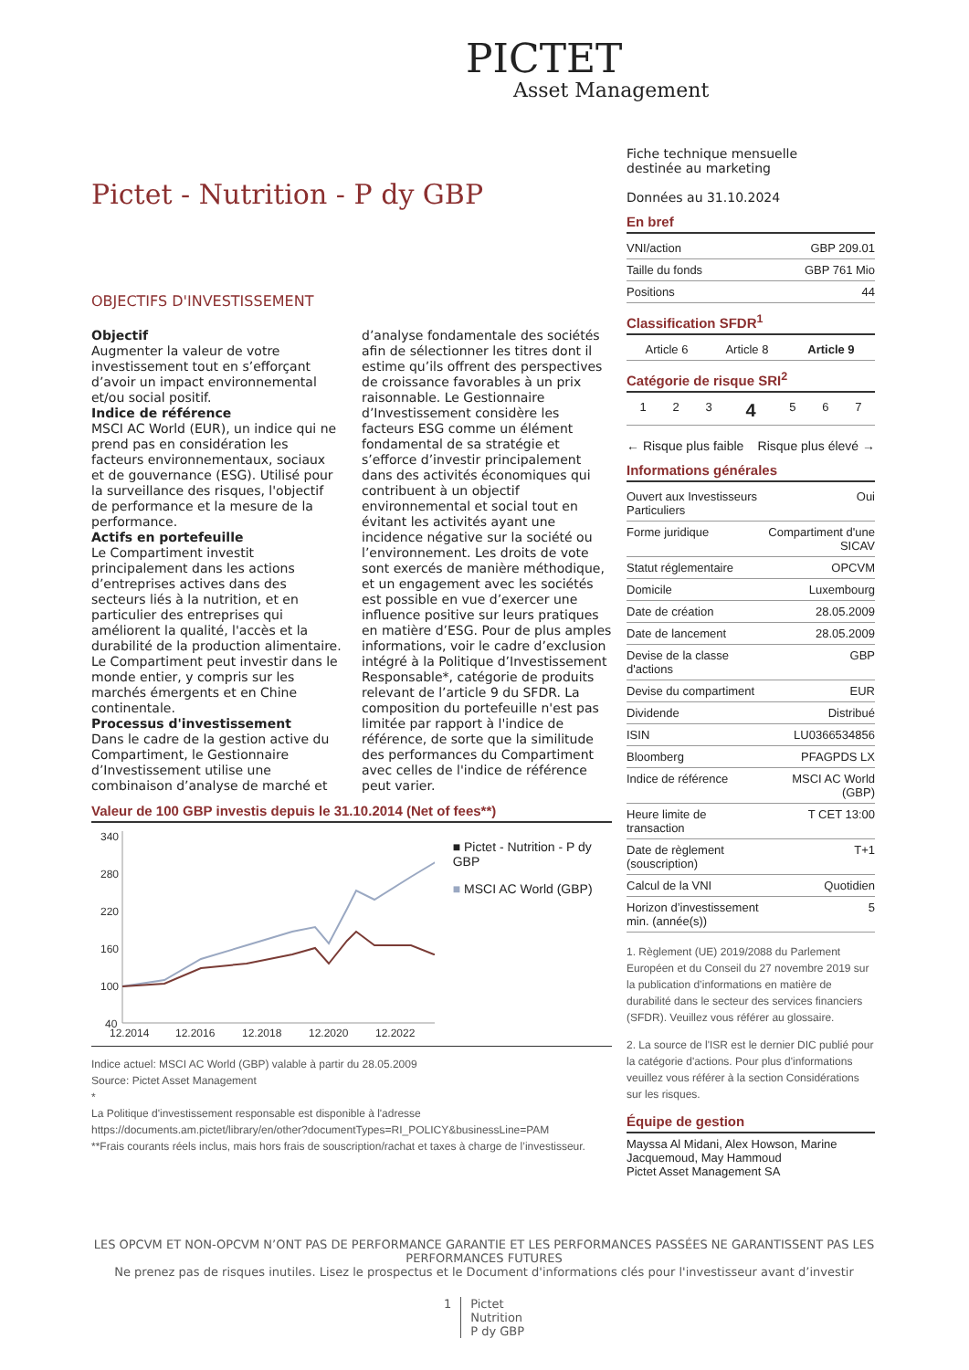PICTET
Asset Management
Pictet - Nutrition - P dy GBP
OBJECTIFS D'INVESTISSEMENT
Objectif
Augmenter la valeur de votre investissement tout en s’efforçant d’avoir un impact environnemental et/ou social positif.
Indice de référence
MSCI AC World (EUR), un indice qui ne prend pas en considération les facteurs environnementaux, sociaux et de gouvernance (ESG). Utilisé pour la surveillance des risques, l'objectif de performance et la mesure de la performance.
Actifs en portefeuille
Le Compartiment investit principalement dans les actions d’entreprises actives dans des secteurs liés à la nutrition, et en particulier des entreprises qui améliorent la qualité, l'accès et la durabilité de la production alimentaire. Le Compartiment peut investir dans le monde entier, y compris sur les marchés émergents et en Chine continentale.
Processus d'investissement
Dans le cadre de la gestion active du Compartiment, le Gestionnaire d’Investissement utilise une combinaison d’analyse de marché et d’analyse fondamentale des sociétés afin de sélectionner les titres dont il estime qu’ils offrent des perspectives de croissance favorables à un prix raisonnable. Le Gestionnaire d’Investissement considère les facteurs ESG comme un élément fondamental de sa stratégie et s’efforce d’investir principalement dans des activités économiques qui contribuent à un objectif environnemental et social tout en évitant les activités ayant une incidence négative sur la société ou l’environnement. Les droits de vote sont exercés de manière méthodique, et un engagement avec les sociétés est possible en vue d’exercer une influence positive sur leurs pratiques en matière d’ESG. Pour de plus amples informations, voir le cadre d’exclusion intégré à la Politique d’Investissement Responsable*, catégorie de produits relevant de l’article 9 du SFDR. La composition du portefeuille n'est pas limitée par rapport à l'indice de référence, de sorte que la similitude des performances du Compartiment avec celles de l'indice de référence peut varier.
Valeur de 100 GBP investis depuis le 31.10.2014 (Net of fees**)
340
280
220
160
100
40
12.2014
12.2016
12.2018
12.2020
12.2022
■ Pictet - Nutrition - P dy GBP
■ MSCI AC World (GBP)
Indice actuel: MSCI AC World (GBP) valable à partir du 28.05.2009
Source: Pictet Asset Management
*
La Politique d'investissement responsable est disponible à l'adresse
https://documents.am.pictet/library/en/other?documentTypes=RI_POLICY&businessLine=PAM
**Frais courants réels inclus, mais hors frais de souscription/rachat et taxes à charge de l’investisseur.
Fiche technique mensuelle
destinée au marketing
Données au 31.10.2024
En bref
| VNI/action | GBP 209.01 |
| Taille du fonds | GBP 761 Mio |
| Positions | 44 |
Classification SFDR<sup>1</sup>
| Article 6 | Article 8 | Article 9 |
Catégorie de risque SRI<sup>2</sup>
| 1 | 2 | 3 | 4 | 5 | 6 | 7 |
← Risque plus faible Risque plus élevé →
Informations générales
| Ouvert aux Investisseurs Particuliers | Oui |
| Forme juridique | Compartiment d'une SICAV |
| Statut réglementaire | OPCVM |
| Domicile | Luxembourg |
| Date de création | 28.05.2009 |
| Date de lancement | 28.05.2009 |
| Devise de la classe d'actions | GBP |
| Devise du compartiment | EUR |
| Dividende | Distribué |
| ISIN | LU0366534856 |
| Bloomberg | PFAGPDS LX |
| Indice de référence | MSCI AC World (GBP) |
| Heure limite de transaction | T CET 13:00 |
| Date de règlement (souscription) | T+1 |
| Calcul de la VNI | Quotidien |
| Horizon d’investissement min. (année(s)) | 5 |
1. Règlement (UE) 2019/2088 du Parlement Européen et du Conseil du 27 novembre 2019 sur la publication d’informations en matière de durabilité dans le secteur des services financiers (SFDR). Veuillez vous référer au glossaire.
2. La source de l'ISR est le dernier DIC publié pour la catégorie d'actions. Pour plus d'informations veuillez vous référer à la section Considérations sur les risques.
Équipe de gestion
Mayssa Al Midani, Alex Howson, Marine Jacquemoud, May Hammoud
Pictet Asset Management SA
LES OPCVM ET NON-OPCVM N’ONT PAS DE PERFORMANCE GARANTIE ET LES PERFORMANCES PASSÉES NE GARANTISSENT PAS LES PERFORMANCES FUTURES
Ne prenez pas de risques inutiles. Lisez le prospectus et le Document d'informations clés pour l'investisseur avant d’investir
1 Pictet
Nutrition
P dy GBP